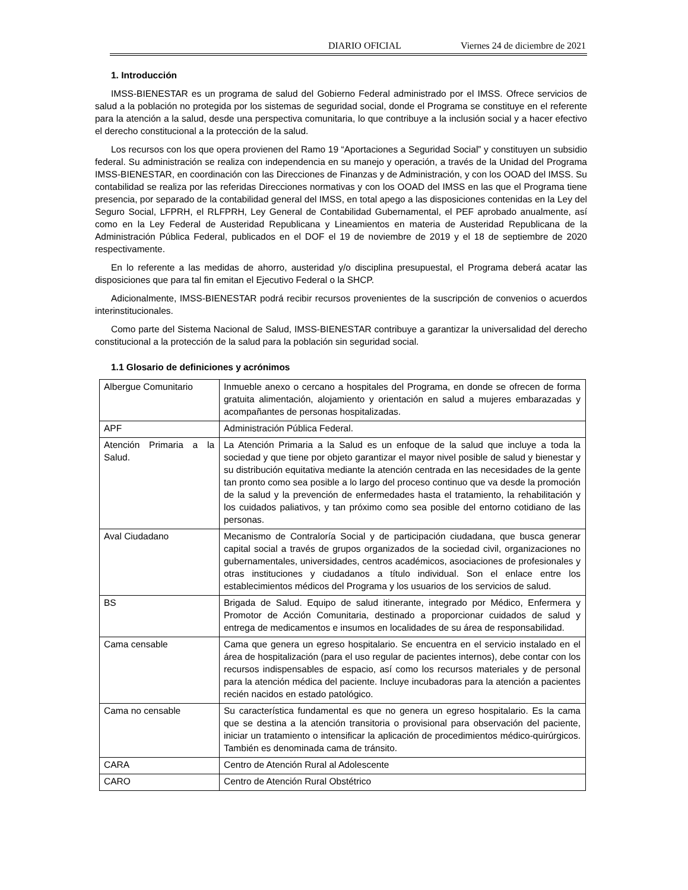DIARIO OFICIAL Viernes 24 de diciembre de 2021
1. Introducción
IMSS-BIENESTAR es un programa de salud del Gobierno Federal administrado por el IMSS. Ofrece servicios de salud a la población no protegida por los sistemas de seguridad social, donde el Programa se constituye en el referente para la atención a la salud, desde una perspectiva comunitaria, lo que contribuye a la inclusión social y a hacer efectivo el derecho constitucional a la protección de la salud.
Los recursos con los que opera provienen del Ramo 19 “Aportaciones a Seguridad Social” y constituyen un subsidio federal. Su administración se realiza con independencia en su manejo y operación, a través de la Unidad del Programa IMSS-BIENESTAR, en coordinación con las Direcciones de Finanzas y de Administración, y con los OOAD del IMSS. Su contabilidad se realiza por las referidas Direcciones normativas y con los OOAD del IMSS en las que el Programa tiene presencia, por separado de la contabilidad general del IMSS, en total apego a las disposiciones contenidas en la Ley del Seguro Social, LFPRH, el RLFPRH, Ley General de Contabilidad Gubernamental, el PEF aprobado anualmente, así como en la Ley Federal de Austeridad Republicana y Lineamientos en materia de Austeridad Republicana de la Administración Pública Federal, publicados en el DOF el 19 de noviembre de 2019 y el 18 de septiembre de 2020 respectivamente.
En lo referente a las medidas de ahorro, austeridad y/o disciplina presupuestal, el Programa deberá acatar las disposiciones que para tal fin emitan el Ejecutivo Federal o la SHCP.
Adicionalmente, IMSS-BIENESTAR podrá recibir recursos provenientes de la suscripción de convenios o acuerdos interinstitucionales.
Como parte del Sistema Nacional de Salud, IMSS-BIENESTAR contribuye a garantizar la universalidad del derecho constitucional a la protección de la salud para la población sin seguridad social.
1.1 Glosario de definiciones y acrónimos
| Albergue Comunitario | Inmueble anexo o cercano a hospitales del Programa, en donde se ofrecen de forma gratuita alimentación, alojamiento y orientación en salud a mujeres embarazadas y acompañantes de personas hospitalizadas. |
| APF | Administración Pública Federal. |
| Atención Primaria a la Salud. | La Atención Primaria a la Salud es un enfoque de la salud que incluye a toda la sociedad y que tiene por objeto garantizar el mayor nivel posible de salud y bienestar y su distribución equitativa mediante la atención centrada en las necesidades de la gente tan pronto como sea posible a lo largo del proceso continuo que va desde la promoción de la salud y la prevención de enfermedades hasta el tratamiento, la rehabilitación y los cuidados paliativos, y tan próximo como sea posible del entorno cotidiano de las personas. |
| Aval Ciudadano | Mecanismo de Contraloría Social y de participación ciudadana, que busca generar capital social a través de grupos organizados de la sociedad civil, organizaciones no gubernamentales, universidades, centros académicos, asociaciones de profesionales y otras instituciones y ciudadanos a título individual. Son el enlace entre los establecimientos médicos del Programa y los usuarios de los servicios de salud. |
| BS | Brigada de Salud. Equipo de salud itinerante, integrado por Médico, Enfermera y Promotor de Acción Comunitaria, destinado a proporcionar cuidados de salud y entrega de medicamentos e insumos en localidades de su área de responsabilidad. |
| Cama censable | Cama que genera un egreso hospitalario. Se encuentra en el servicio instalado en el área de hospitalización (para el uso regular de pacientes internos), debe contar con los recursos indispensables de espacio, así como los recursos materiales y de personal para la atención médica del paciente. Incluye incubadoras para la atención a pacientes recién nacidos en estado patológico. |
| Cama no censable | Su característica fundamental es que no genera un egreso hospitalario. Es la cama que se destina a la atención transitoria o provisional para observación del paciente, iniciar un tratamiento o intensificar la aplicación de procedimientos médico-quirúrgicos. También es denominada cama de tránsito. |
| CARA | Centro de Atención Rural al Adolescente |
| CARO | Centro de Atención Rural Obstétrico |